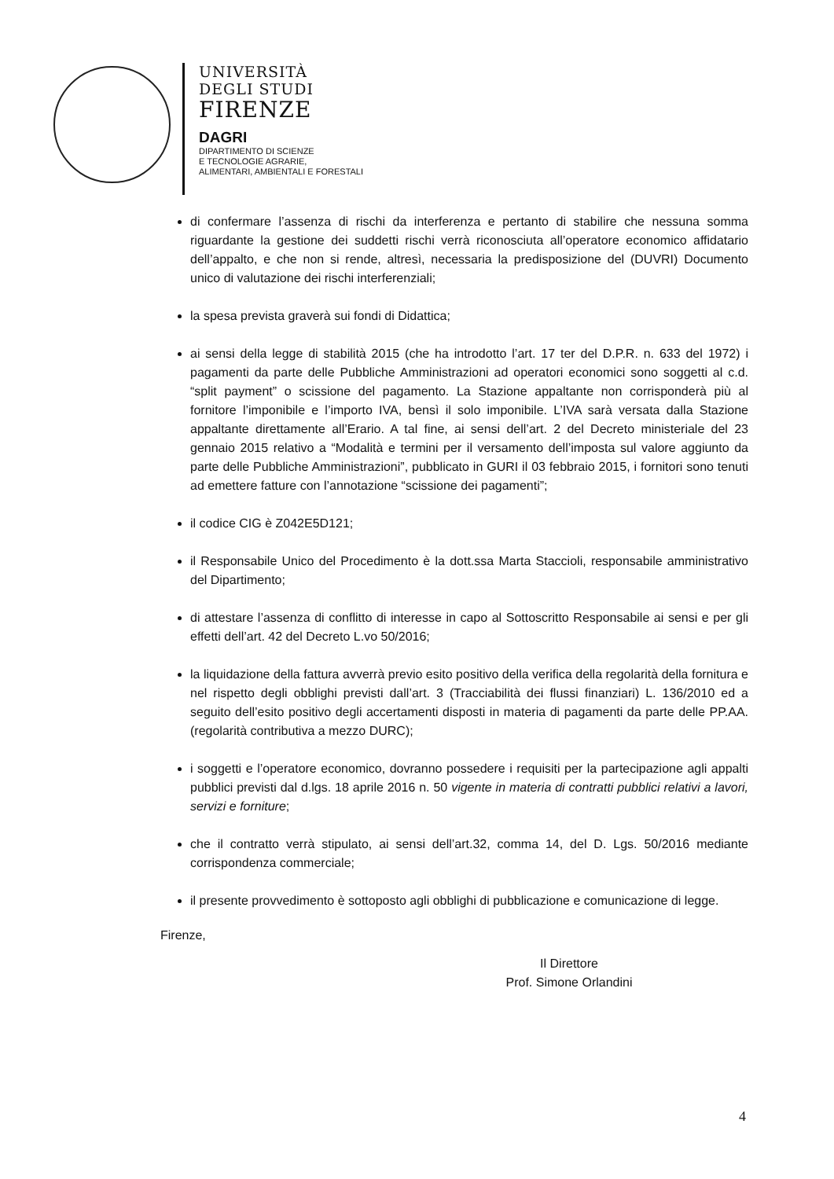UNIVERSITÀ
DEGLI STUDI
FIRENZE
DAGRI
DIPARTIMENTO DI SCIENZE
E TECNOLOGIE AGRARIE,
ALIMENTARI, AMBIENTALI E FORESTALI
di confermare l’assenza di rischi da interferenza e pertanto di stabilire che nessuna somma riguardante la gestione dei suddetti rischi verrà riconosciuta all’operatore economico affidatario dell’appalto, e che non si rende, altresì, necessaria la predisposizione del (DUVRI) Documento unico di valutazione dei rischi interferenziali;
la spesa prevista graverà sui fondi di Didattica;
ai sensi della legge di stabilità 2015 (che ha introdotto l’art. 17 ter del D.P.R. n. 633 del 1972) i pagamenti da parte delle Pubbliche Amministrazioni ad operatori economici sono soggetti al c.d. “split payment” o scissione del pagamento. La Stazione appaltante non corrisponderà più al fornitore l’imponibile e l’importo IVA, bensì il solo imponibile. L’IVA sarà versata dalla Stazione appaltante direttamente all’Erario. A tal fine, ai sensi dell’art. 2 del Decreto ministeriale del 23 gennaio 2015 relativo a “Modalità e termini per il versamento dell’imposta sul valore aggiunto da parte delle Pubbliche Amministrazioni”, pubblicato in GURI il 03 febbraio 2015, i fornitori sono tenuti ad emettere fatture con l’annotazione “scissione dei pagamenti”;
il codice CIG è Z042E5D121;
il Responsabile Unico del Procedimento è la dott.ssa Marta Staccioli, responsabile amministrativo del Dipartimento;
di attestare l’assenza di conflitto di interesse in capo al Sottoscritto Responsabile ai sensi e per gli effetti dell’art. 42 del Decreto L.vo 50/2016;
la liquidazione della fattura avverrà previo esito positivo della verifica della regolarità della fornitura e nel rispetto degli obblighi previsti dall’art. 3 (Tracciabilità dei flussi finanziari) L. 136/2010 ed a seguito dell’esito positivo degli accertamenti disposti in materia di pagamenti da parte delle PP.AA. (regolarità contributiva a mezzo DURC);
i soggetti e l’operatore economico, dovranno possedere i requisiti per la partecipazione agli appalti pubblici previsti dal d.lgs. 18 aprile 2016 n. 50 vigente in materia di contratti pubblici relativi a lavori, servizi e forniture;
che il contratto verrà stipulato, ai sensi dell’art.32, comma 14, del D. Lgs. 50/2016 mediante corrispondenza commerciale;
il presente provvedimento è sottoposto agli obblighi di pubblicazione e comunicazione di legge.
Firenze,
Il Direttore
Prof. Simone Orlandini
4